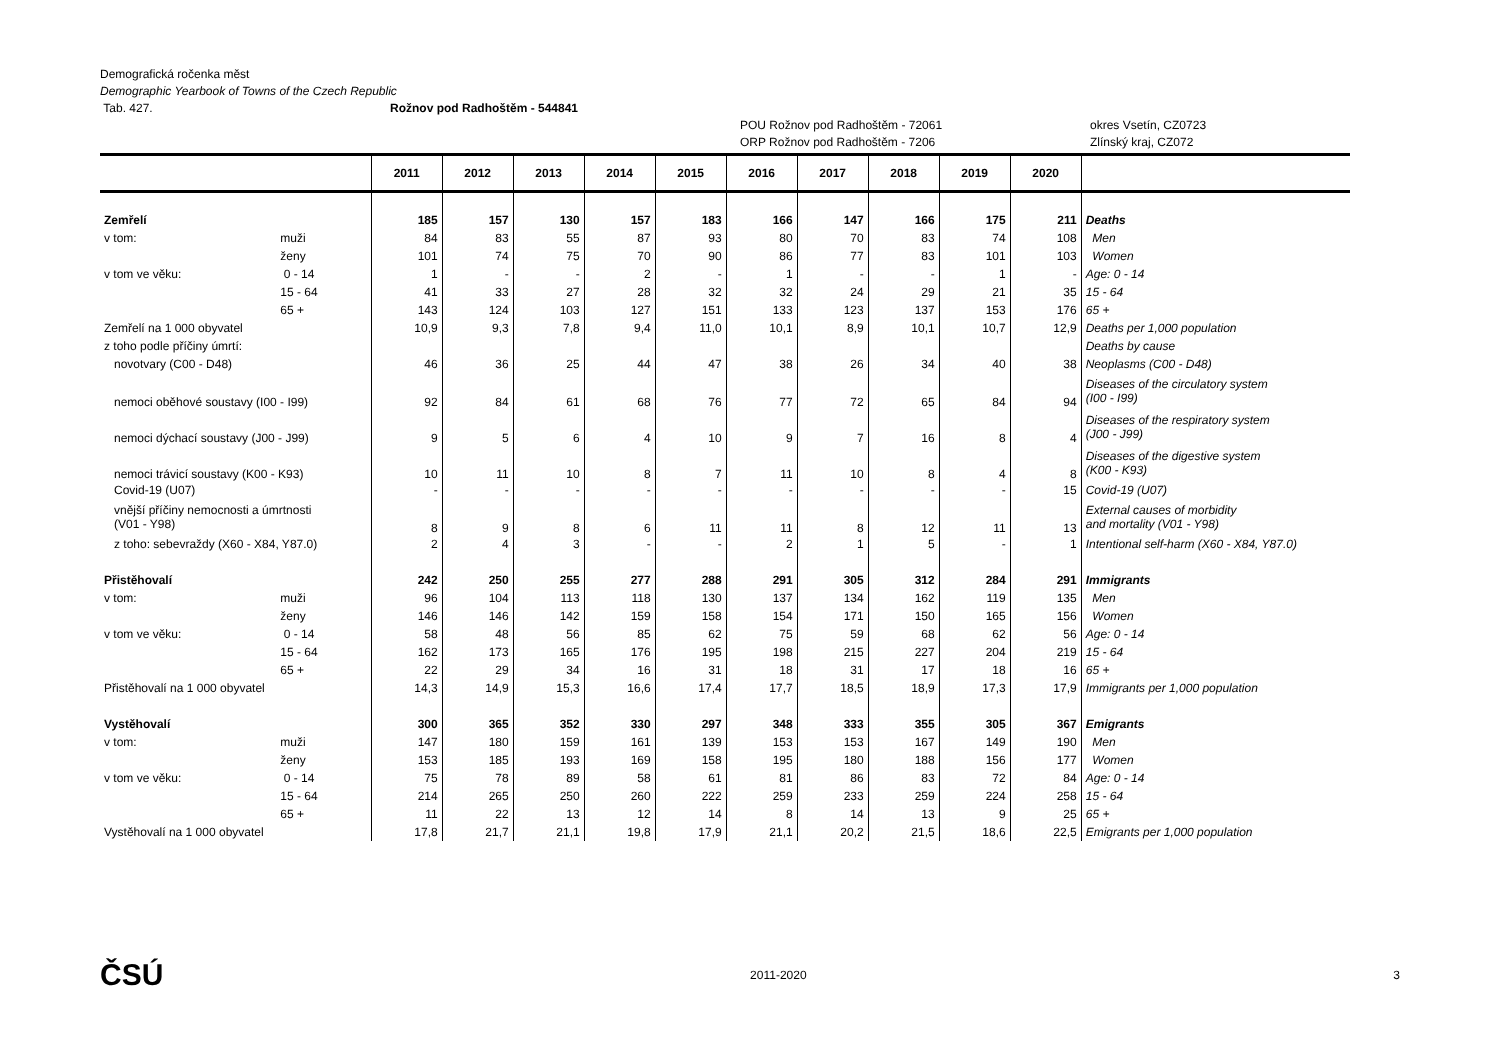Demografická ročenka měst
Demographic Yearbook of Towns of the Czech Republic
Tab. 427. Rožnov pod Radhoštěm - 544841
POU Rožnov pod Radhoštěm - 72061 okres Vsetín, CZ0723
ORP Rožnov pod Radhoštěm - 7206 Zlínský kraj, CZ072
| | | 2011 | 2012 | 2013 | 2014 | 2015 | 2016 | 2017 | 2018 | 2019 | 2020 | |
| --- | --- | --- | --- | --- | --- | --- | --- | --- | --- | --- | --- | --- |
| Zemřelí | | 185 | 157 | 130 | 157 | 183 | 166 | 147 | 166 | 175 | 211 | Deaths |
| v tom: | muži | 84 | 83 | 55 | 87 | 93 | 80 | 70 | 83 | 74 | 108 | Men |
| | ženy | 101 | 74 | 75 | 70 | 90 | 86 | 77 | 83 | 101 | 103 | Women |
| v tom ve věku: | 0 - 14 | 1 | - | - | 2 | - | 1 | - | - | 1 | - | Age: 0 - 14 |
| | 15 - 64 | 41 | 33 | 27 | 28 | 32 | 32 | 24 | 29 | 21 | 35 | 15 - 64 |
| | 65 + | 143 | 124 | 103 | 127 | 151 | 133 | 123 | 137 | 153 | 176 | 65 + |
| Zemřelí na 1 000 obyvatel | | 10,9 | 9,3 | 7,8 | 9,4 | 11,0 | 10,1 | 8,9 | 10,1 | 10,7 | 12,9 | Deaths per 1,000 population |
| z toho podle příčiny úmrtí: | | | | | | | | | | | | Deaths by cause |
| novotvary (C00 - D48) | | 46 | 36 | 25 | 44 | 47 | 38 | 26 | 34 | 40 | 38 | Neoplasms (C00 - D48) |
| nemoci oběhové soustavy (I00 - I99) | | 92 | 84 | 61 | 68 | 76 | 77 | 72 | 65 | 84 | 94 | Diseases of the circulatory system (I00 - I99) |
| nemoci dýchací soustavy (J00 - J99) | | 9 | 5 | 6 | 4 | 10 | 9 | 7 | 16 | 8 | 4 | Diseases of the respiratory system (J00 - J99) |
| nemoci trávicí soustavy (K00 - K93) | | 10 | 11 | 10 | 8 | 7 | 11 | 10 | 8 | 4 | 8 | Diseases of the digestive system (K00 - K93) |
| Covid-19 (U07) | | - | - | - | - | - | - | - | - | - | 15 | Covid-19 (U07) |
| vnější příčiny nemocnosti a úmrtnosti (V01 - Y98) | | 8 | 9 | 8 | 6 | 11 | 11 | 8 | 12 | 11 | 13 | External causes of morbidity and mortality (V01 - Y98) |
| z toho: sebevraždy (X60 - X84, Y87.0) | | 2 | 4 | 3 | - | - | 2 | 1 | 5 | - | 1 | Intentional self-harm (X60 - X84, Y87.0) |
| Přistěhovalí | | 242 | 250 | 255 | 277 | 288 | 291 | 305 | 312 | 284 | 291 | Immigrants |
| v tom: | muži | 96 | 104 | 113 | 118 | 130 | 137 | 134 | 162 | 119 | 135 | Men |
| | ženy | 146 | 146 | 142 | 159 | 158 | 154 | 171 | 150 | 165 | 156 | Women |
| v tom ve věku: | 0 - 14 | 58 | 48 | 56 | 85 | 62 | 75 | 59 | 68 | 62 | 56 | Age: 0 - 14 |
| | 15 - 64 | 162 | 173 | 165 | 176 | 195 | 198 | 215 | 227 | 204 | 219 | 15 - 64 |
| | 65 + | 22 | 29 | 34 | 16 | 31 | 18 | 31 | 17 | 18 | 16 | 65 + |
| Přistěhovalí na 1 000 obyvatel | | 14,3 | 14,9 | 15,3 | 16,6 | 17,4 | 17,7 | 18,5 | 18,9 | 17,3 | 17,9 | Immigrants per 1,000 population |
| Vystěhovalí | | 300 | 365 | 352 | 330 | 297 | 348 | 333 | 355 | 305 | 367 | Emigrants |
| v tom: | muži | 147 | 180 | 159 | 161 | 139 | 153 | 153 | 167 | 149 | 190 | Men |
| | ženy | 153 | 185 | 193 | 169 | 158 | 195 | 180 | 188 | 156 | 177 | Women |
| v tom ve věku: | 0 - 14 | 75 | 78 | 89 | 58 | 61 | 81 | 86 | 83 | 72 | 84 | Age: 0 - 14 |
| | 15 - 64 | 214 | 265 | 250 | 260 | 222 | 259 | 233 | 259 | 224 | 258 | 15 - 64 |
| | 65 + | 11 | 22 | 13 | 12 | 14 | 8 | 14 | 13 | 9 | 25 | 65 + |
| Vystěhovalí na 1 000 obyvatel | | 17,8 | 21,7 | 21,1 | 19,8 | 17,9 | 21,1 | 20,2 | 21,5 | 18,6 | 22,5 | Emigrants per 1,000 population |
ČSÚ 2011-2020 3